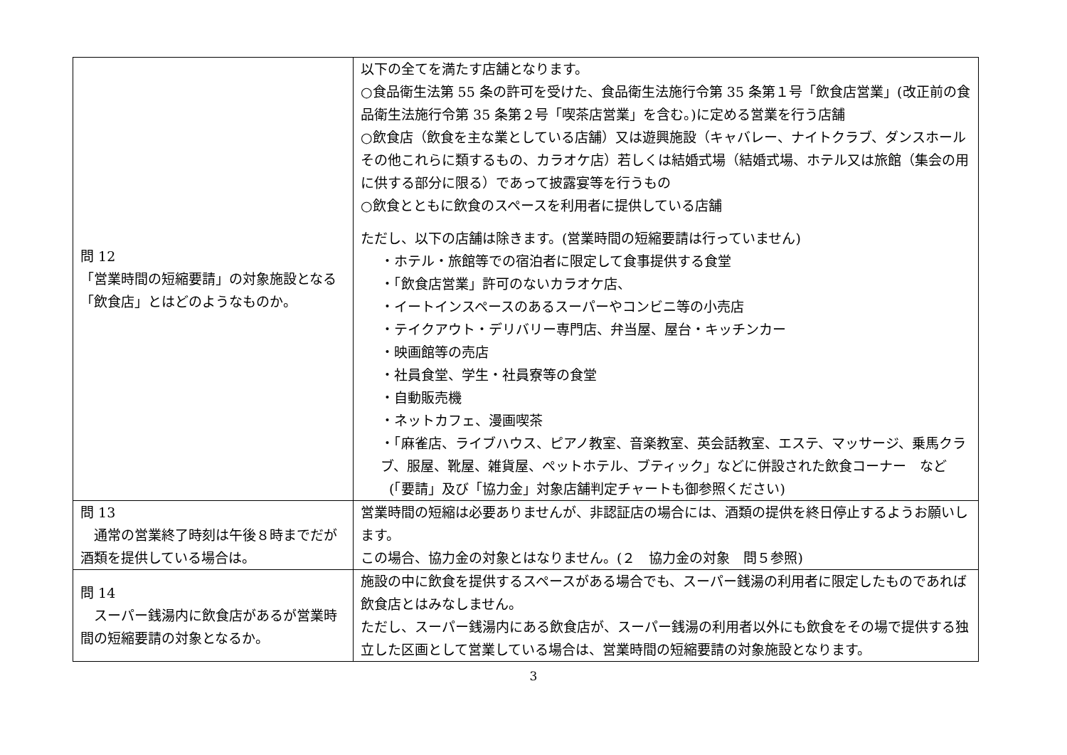| 問 12 「営業時間の短縮要請」の対象施設となる「飲食店」とはどのようなものか。 | 以下の全てを満たす店舗となります。 ○食品衛生法第 55 条の許可を受けた、食品衛生法施行令第 35 条第１号「飲食店営業」(改正前の食品衛生法施行令第 35 条第２号「喫茶店営業」を含む。)に定める営業を行う店舗 ○飲食店（飲食を主な業としている店舗）又は遊興施設（キャバレー、ナイトクラブ、ダンスホールその他これらに類するもの、カラオケ店）若しくは結婚式場（結婚式場、ホテル又は旅館（集会の用に供する部分に限る）であって披露宴等を行うもの ○飲食とともに飲食のスペースを利用者に提供している店舗 ただし、以下の店舗は除きます。(営業時間の短縮要請は行っていません) ・ホテル・旅館等での宿泊者に限定して食事提供する食堂 ・「飲食店営業」許可のないカラオケ店、 ・イートインスペースのあるスーパーやコンビニ等の小売店 ・テイクアウト・デリバリー専門店、弁当屋、屋台・キッチンカー ・映画館等の売店 ・社員食堂、学生・社員寮等の食堂 ・自動販売機 ・ネットカフェ、漫画喫茶 ・「麻雀店、ライブハウス、ピアノ教室、音楽教室、英会話教室、エステ、マッサージ、乗馬クラブ、服屋、靴屋、雑貨屋、ペットホテル、ブティック」などに併設された飲食コーナー など (「要請」及び「協力金」対象店舗判定チャートも御参照ください) |
| 問 13 通常の営業終了時刻は午後８時までだが酒類を提供している場合は。 | 営業時間の短縮は必要ありませんが、非認証店の場合には、酒類の提供を終日停止するようお願いします。 この場合、協力金の対象とはなりません。(２ 協力金の対象 問５参照) |
| 問 14 スーパー銭湯内に飲食店があるが営業時間の短縮要請の対象となるか。 | 施設の中に飲食を提供するスペースがある場合でも、スーパー銭湯の利用者に限定したものであれば飲食店とはみなしません。 ただし、スーパー銭湯内にある飲食店が、スーパー銭湯の利用者以外にも飲食をその場で提供する独立した区画として営業している場合は、営業時間の短縮要請の対象施設となります。 |
3